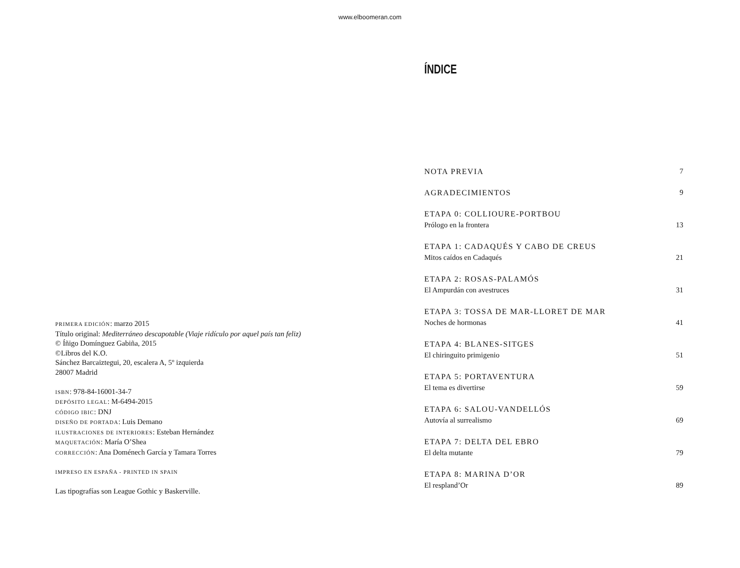www.elboomeran.com
PRIMERA EDICIÓN: marzo 2015
Título original: Mediterráneo descapotable (Viaje ridículo por aquel país tan feliz)
© Íñigo Domínguez Gabiña, 2015
©Libros del K.O.
Sánchez Barcaiztegui, 20, escalera A, 5º izquierda
28007 Madrid
ISBN: 978-84-16001-34-7
DEPÓSITO LEGAL: M-6494-2015
CÓDIGO IBIC: DNJ
DISEÑO DE PORTADA: Luis Demano
ILUSTRACIONES DE INTERIORES: Esteban Hernández
MAQUETACIÓN: María O’Shea
CORRECCIÓN: Ana Doménech García y Tamara Torres
IMPRESO EN ESPAÑA - PRINTED IN SPAIN
Las tipografías son League Gothic y Baskerville.
ÍNDICE
NOTA PREVIA 7
AGRADECIMIENTOS 9
ETAPA 0: COLLIOURE-PORTBOU
Prólogo en la frontera 13
ETAPA 1: CADAQUÉS Y CABO DE CREUS
Mitos caídos en Cadaqués 21
ETAPA 2: ROSAS-PALAMÓS
El Ampurdán con avestruces 31
ETAPA 3: TOSSA DE MAR-LLORET DE MAR
Noches de hormonas 41
ETAPA 4: BLANES-SITGES
El chiringuito primigenio 51
ETAPA 5: PORTAVENTURA
El tema es divertirse 59
ETAPA 6: SALOU-VANDELLÓS
Autovía al surrealismo 69
ETAPA 7: DELTA DEL EBRO
El delta mutante 79
ETAPA 8: MARINA D’OR
El respland’Or 89